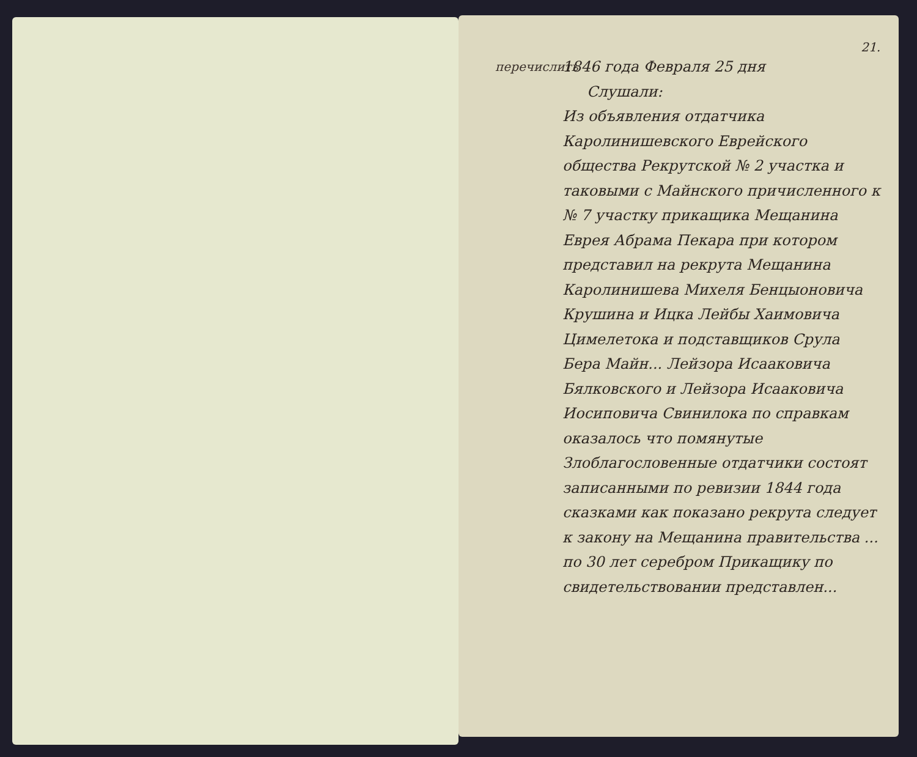21.
перечислить
1846 года Февраля 25 дня
Слушали:
Из объявления отдатчика Каролинишевского Еврейского общества Рекрутской № 2 участка и таковыми с Майнского причисленного к № 7 участку прикащика Мещанина Еврея Абрама Пекара при котором представил на рекрута Мещанина Каролинишева Михеля Бенцыоновича Крушина и Ицка Лейбы Хаимовича Цимелетока и подставщиков Срула Бера Майн... Лейзора Исааковича Бялковского и Лейзора Исааковича Иосиповича Свинилока по справкам оказалось что помянутые Злоблагословенные отдатчики состоят записанными по ревизии 1844 года сказками как показано рекрута следует к закону на Мещанина правительства ... по 30 лет серебром Прикащику по свидетельствовании представлен...